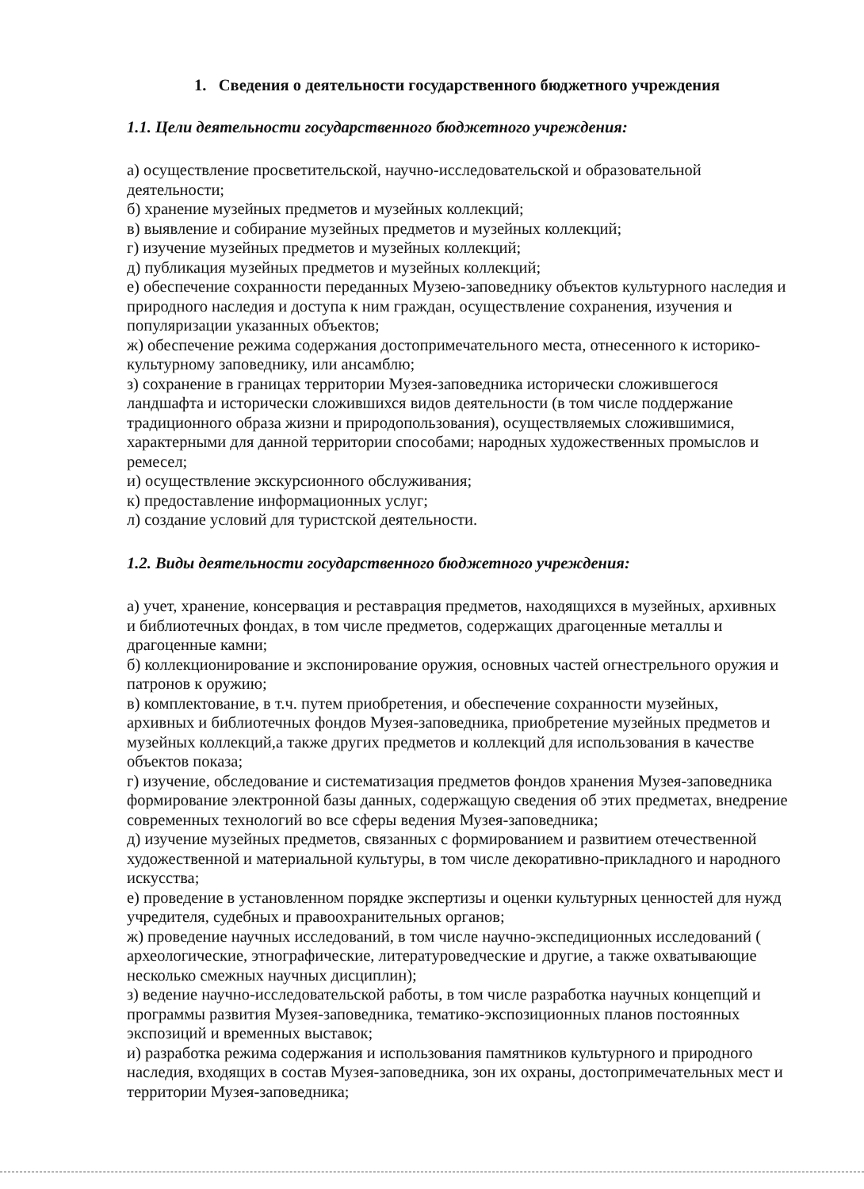1. Сведения о деятельности государственного бюджетного учреждения
1.1. Цели деятельности государственного бюджетного учреждения:
а) осуществление просветительской, научно-исследовательской и образовательной деятельности;
б) хранение музейных предметов и музейных коллекций;
в) выявление и собирание музейных предметов и музейных коллекций;
г) изучение музейных предметов и музейных коллекций;
д) публикация музейных предметов и музейных коллекций;
е) обеспечение сохранности переданных Музею-заповеднику объектов культурного наследия и природного наследия и доступа к ним граждан, осуществление сохранения, изучения и популяризации указанных объектов;
ж) обеспечение режима содержания достопримечательного места, отнесенного к историко-культурному заповеднику, или ансамблю;
з) сохранение в границах территории Музея-заповедника исторически сложившегося ландшафта и исторически сложившихся видов деятельности (в том числе поддержание традиционного образа жизни и природопользования), осуществляемых сложившимися, характерными для данной территории способами; народных художественных промыслов и ремесел;
и) осуществление экскурсионного обслуживания;
к) предоставление информационных услуг;
л) создание условий для туристской деятельности.
1.2. Виды деятельности государственного бюджетного учреждения:
а) учет, хранение, консервация и реставрация предметов, находящихся в музейных, архивных и библиотечных фондах, в том числе предметов, содержащих драгоценные металлы и драгоценные камни;
б) коллекционирование и экспонирование оружия, основных частей огнестрельного оружия и патронов к оружию;
в) комплектование, в т.ч. путем приобретения, и обеспечение сохранности музейных, архивных и библиотечных фондов Музея-заповедника, приобретение музейных предметов и музейных коллекций,а также других предметов и коллекций для использования в качестве объектов показа;
г) изучение, обследование и систематизация предметов фондов хранения Музея-заповедника формирование электронной базы данных, содержащую сведения об этих предметах, внедрение современных технологий во все сферы ведения Музея-заповедника;
д) изучение музейных предметов, связанных с формированием и развитием отечественной художественной и материальной культуры, в том числе декоративно-прикладного и народного искусства;
е) проведение в установленном порядке экспертизы и оценки культурных ценностей для нужд учредителя, судебных и правоохранительных органов;
ж) проведение научных исследований, в том числе научно-экспедиционных исследований ( археологические, этнографические, литературоведческие и другие, а также охватывающие несколько смежных научных дисциплин);
з) ведение научно-исследовательской работы, в том числе разработка научных концепций и программы развития Музея-заповедника, тематико-экспозиционных планов постоянных экспозиций и временных выставок;
и) разработка режима содержания и использования памятников культурного и природного наследия, входящих в состав Музея-заповедника, зон их охраны, достопримечательных мест и территории Музея-заповедника;